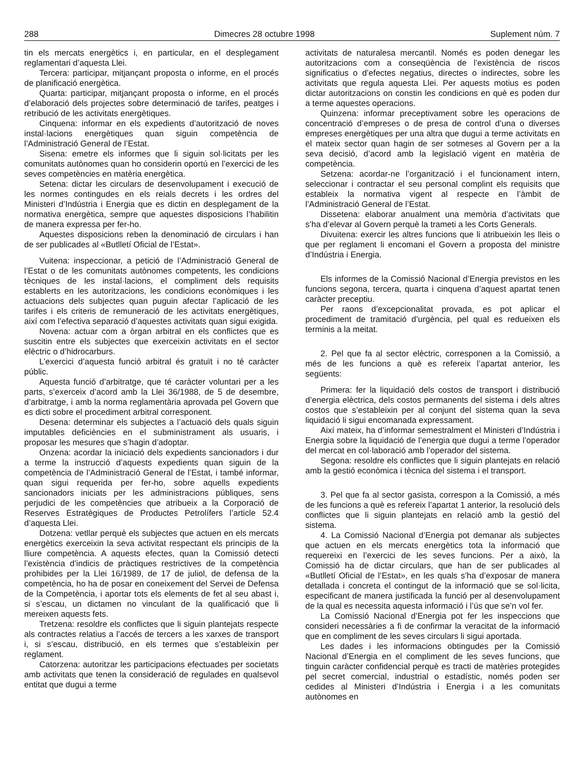288 Dimecres 28 octubre 1998 Suplement núm. 7
tin els mercats energètics i, en particular, en el desplegament reglamentari d’aquesta Llei.
Tercera: participar, mitjançant proposta o informe, en el procés de planificació energètica.
Quarta: participar, mitjançant proposta o informe, en el procés d’elaboració dels projectes sobre determinació de tarifes, peatges i retribució de les activitats energètiques.
Cinquena: informar en els expedients d’autorització de noves instal·lacions energètiques quan siguin competència de l’Administració General de l’Estat.
Sisena: emetre els informes que li siguin sol·licitats per les comunitats autònomes quan ho considerin oportú en l’exercici de les seves competències en matèria energètica.
Setena: dictar les circulars de desenvolupament i execució de les normes contingudes en els reials decrets i les ordres del Ministeri d’Indústria i Energia que es dictin en desplegament de la normativa energètica, sempre que aquestes disposicions l’habilitin de manera expressa per fer-ho.
Aquestes disposicions reben la denominació de circulars i han de ser publicades al «Butlletí Oficial de l’Estat».
Vuitena: inspeccionar, a petició de l’Administració General de l’Estat o de les comunitats autònomes competents, les condicions tècniques de les instal·lacions, el compliment dels requisits establerts en les autoritzacions, les condicions econòmiques i les actuacions dels subjectes quan puguin afectar l’aplicació de les tarifes i els criteris de remuneració de les activitats energètiques, així com l’efectiva separació d’aquestes activitats quan sigui exigida.
Novena: actuar com a òrgan arbitral en els conflictes que es suscitin entre els subjectes que exerceixin activitats en el sector elèctric o d’hidrocarburs.
L’exercici d’aquesta funció arbitral és gratuït i no té caràcter públic.
Aquesta funció d’arbitratge, que té caràcter voluntari per a les parts, s’exerceix d’acord amb la Llei 36/1988, de 5 de desembre, d’arbitratge, i amb la norma reglamentària aprovada pel Govern que es dicti sobre el procediment arbitral corresponent.
Desena: determinar els subjectes a l’actuació dels quals siguin imputables deficiències en el subministrament als usuaris, i proposar les mesures que s’hagin d’adoptar.
Onzena: acordar la iniciació dels expedients sancionadors i dur a terme la instrucció d’aquests expedients quan siguin de la competència de l’Administració General de l’Estat, i també informar, quan sigui requerida per fer-ho, sobre aquells expedients sancionadors iniciats per les administracions públiques, sens perjudici de les competències que atribueix a la Corporació de Reserves Estratègiques de Productes Petrolífers l’article 52.4 d’aquesta Llei.
Dotzena: vetllar perquè els subjectes que actuen en els mercats energètics exerceixin la seva activitat respectant els principis de la lliure competència. A aquests efectes, quan la Comissió detecti l’existència d’indicis de pràctiques restrictives de la competència prohibides per la Llei 16/1989, de 17 de juliol, de defensa de la competència, ho ha de posar en coneixement del Servei de Defensa de la Competència, i aportar tots els elements de fet al seu abast i, si s’escau, un dictamen no vinculant de la qualificació que li mereixen aquests fets.
Tretzena: resoldre els conflictes que li siguin plantejats respecte als contractes relatius a l’accés de tercers a les xarxes de transport i, si s’escau, distribució, en els termes que s’estableixin per reglament.
Catorzena: autoritzar les participacions efectuades per societats amb activitats que tenen la consideració de regulades en qualsevol entitat que dugui a terme
activitats de naturalesa mercantil. Només es poden denegar les autoritzacions com a conseqüència de l’existència de riscos significatius o d’efectes negatius, directes o indirectes, sobre les activitats que regula aquesta Llei. Per aquests motius es poden dictar autoritzacions on constin les condicions en què es poden dur a terme aquestes operacions.
Quinzena: informar preceptivament sobre les operacions de concentració d’empreses o de presa de control d’una o diverses empreses energètiques per una altra que dugui a terme activitats en el mateix sector quan hagin de ser sotmeses al Govern per a la seva decisió, d’acord amb la legislació vigent en matèria de competència.
Setzena: acordar-ne l’organització i el funcionament intern, seleccionar i contractar el seu personal complint els requisits que estableix la normativa vigent al respecte en l’àmbit de l’Administració General de l’Estat.
Dissetena: elaborar anualment una memòria d’activitats que s’ha d’elevar al Govern perquè la trameti a les Corts Generals.
Divuitena: exercir les altres funcions que li atribueixin les lleis o que per reglament li encomani el Govern a proposta del ministre d’Indústria i Energia.
Els informes de la Comissió Nacional d’Energia previstos en les funcions segona, tercera, quarta i cinquena d’aquest apartat tenen caràcter preceptiu.
Per raons d’excepcionalitat provada, es pot aplicar el procediment de tramitació d’urgència, pel qual es redueixen els terminis a la meitat.
2. Pel que fa al sector elèctric, corresponen a la Comissió, a més de les funcions a què es refereix l’apartat anterior, les següents:
Primera: fer la liquidació dels costos de transport i distribució d’energia elèctrica, dels costos permanents del sistema i dels altres costos que s’estableixin per al conjunt del sistema quan la seva liquidació li sigui encomanada expressament.
Així mateix, ha d’informar semestralment el Ministeri d’Indústria i Energia sobre la liquidació de l’energia que dugui a terme l’operador del mercat en col·laboració amb l’operador del sistema.
Segona: resoldre els conflictes que li siguin plantejats en relació amb la gestió econòmica i tècnica del sistema i el transport.
3. Pel que fa al sector gasista, correspon a la Comissió, a més de les funcions a què es refereix l’apartat 1 anterior, la resolució dels conflictes que li siguin plantejats en relació amb la gestió del sistema.
4. La Comissió Nacional d’Energia pot demanar als subjectes que actuen en els mercats energètics tota la informació que requereixi en l’exercici de les seves funcions. Per a això, la Comissió ha de dictar circulars, que han de ser publicades al «Butlletí Oficial de l’Estat», en les quals s’ha d’exposar de manera detallada i concreta el contingut de la informació que se sol·licita, especificant de manera justificada la funció per al desenvolupament de la qual es necessita aquesta informació i l’ús que se’n vol fer.
La Comissió Nacional d’Energia pot fer les inspeccions que consideri necessàries a fi de confirmar la veracitat de la informació que en compliment de les seves circulars li sigui aportada.
Les dades i les informacions obtingudes per la Comissió Nacional d’Energia en el compliment de les seves funcions, que tinguin caràcter confidencial perquè es tracti de matèries protegides pel secret comercial, industrial o estadístic, només poden ser cedides al Ministeri d’Indústria i Energia i a les comunitats autònomes en